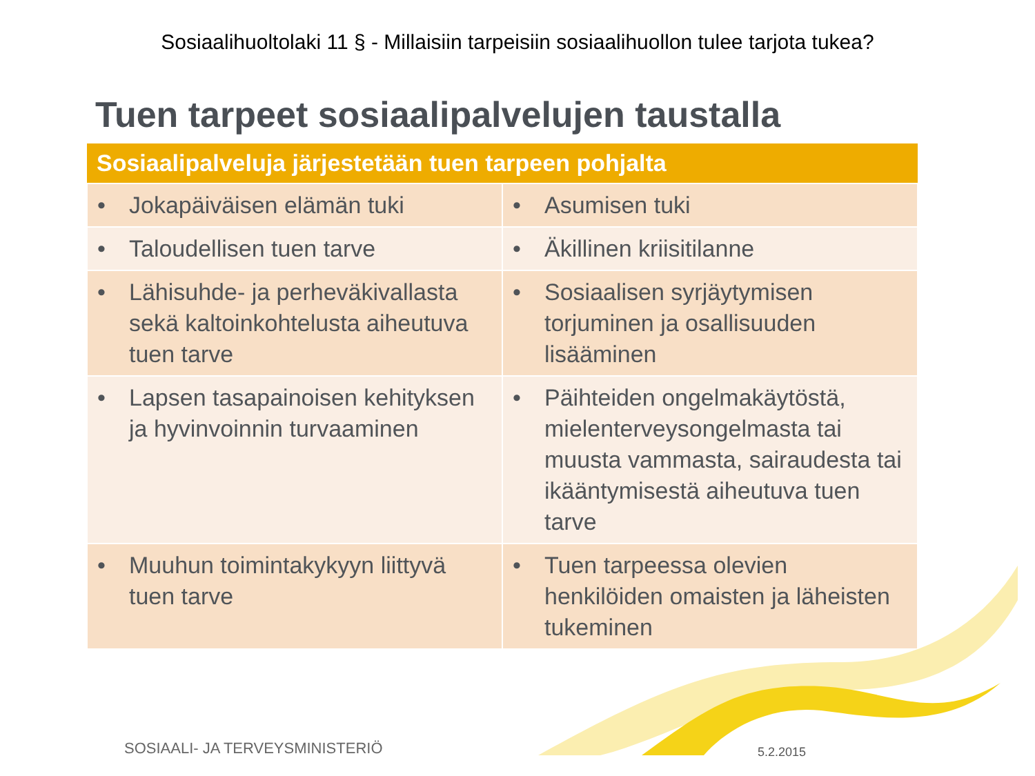Sosiaalihuoltolaki 11 § - Millaisiin tarpeisiin sosiaalihuollon tulee tarjota tukea?
Tuen tarpeet sosiaalipalvelujen taustalla
| Sosiaalipalveluja järjestetään tuen tarpeen pohjalta | |
| --- | --- |
| • Jokapäiväisen elämän tuki | • Asumisen tuki |
| • Taloudellisen tuen tarve | • Äkillinen kriisitilanne |
| • Lähisuhde- ja perheväkivallasta sekä kaltoinkohtelusta aiheutuva tuen tarve | • Sosiaalisen syrjäytymisen torjuminen ja osallisuuden lisääminen |
| • Lapsen tasapainoisen kehityksen ja hyvinvoinnin turvaaminen | • Päihteiden ongelmakäytöstä, mielenterveysongelmasta tai muusta vammasta, sairaudesta tai ikääntymisestä aiheutuva tuen tarve |
| • Muuhun toimintakykyyn liittyvä tuen tarve | • Tuen tarpeessa olevien henkilöiden omaisten ja läheisten tukeminen |
SOSIAALI- JA TERVEYSMINISTERIÖ 5.2.2015